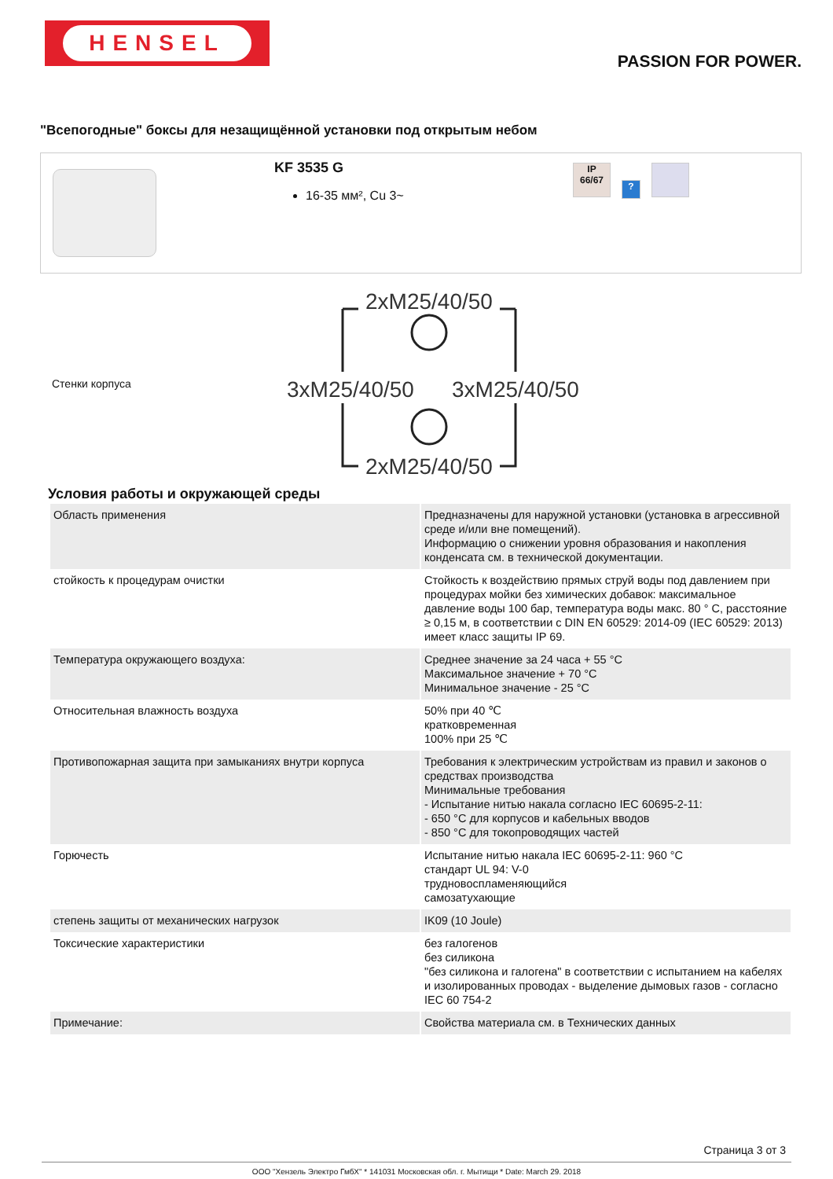HENSEL
PASSION FOR POWER.
"Всепогодные" боксы для незащищённой установки под открытым небом
KF 3535 G
16-35 мм², Cu 3~
IP
66/67
?
Стенки корпуса
2xM25/40/50
3xM25/40/50
3xM25/40/50
2xM25/40/50
Условия работы и окружающей среды
| Область применения | Предназначены для наружной установки (установка в агрессивной среде и/или вне помещений). Информацию о снижении уровня образования и накопления конденсата см. в технической документации. |
| стойкость к процедурам очистки | Стойкость к воздействию прямых струй воды под давлением при процедурах мойки без химических добавок: максимальное давление воды 100 бар, температура воды макс. 80 ° C, расстояние ≥ 0,15 м, в соответствии с DIN EN 60529: 2014-09 (IEC 60529: 2013) имеет класс защиты IP 69. |
| Температура окружающего воздуха: | Среднее значение за 24 часа + 55 °C Максимальное значение + 70 °C Минимальное значение - 25 °C |
| Относительная влажность воздуха | 50% при 40 ℃ кратковременная 100% при 25 ℃ |
| Противопожарная защита при замыканиях внутри корпуса | Требования к электрическим устройствам из правил и законов о средствах производства Минимальные требования - Испытание нитью накала согласно IEC 60695-2-11: - 650 °C для корпусов и кабельных вводов - 850 °C для токопроводящих частей |
| Горючесть | Испытание нитью накала IEC 60695-2-11: 960 °C стандарт UL 94: V-0 трудновоспламеняющийся самозатухающие |
| степень защиты от механических нагрузок | IK09 (10 Joule) |
| Токсические характеристики | без галогенов без силикона "без силикона и галогена" в соответствии с испытанием на кабелях и изолированных проводах - выделение дымовых газов - согласно IEC 60 754-2 |
| Примечание: | Свойства материала см. в Технических данных |
Страница 3 от 3
ООО "Хензель Электро ГмбХ" * 141031 Московская обл. г. Мытищи * Date: March 29. 2018